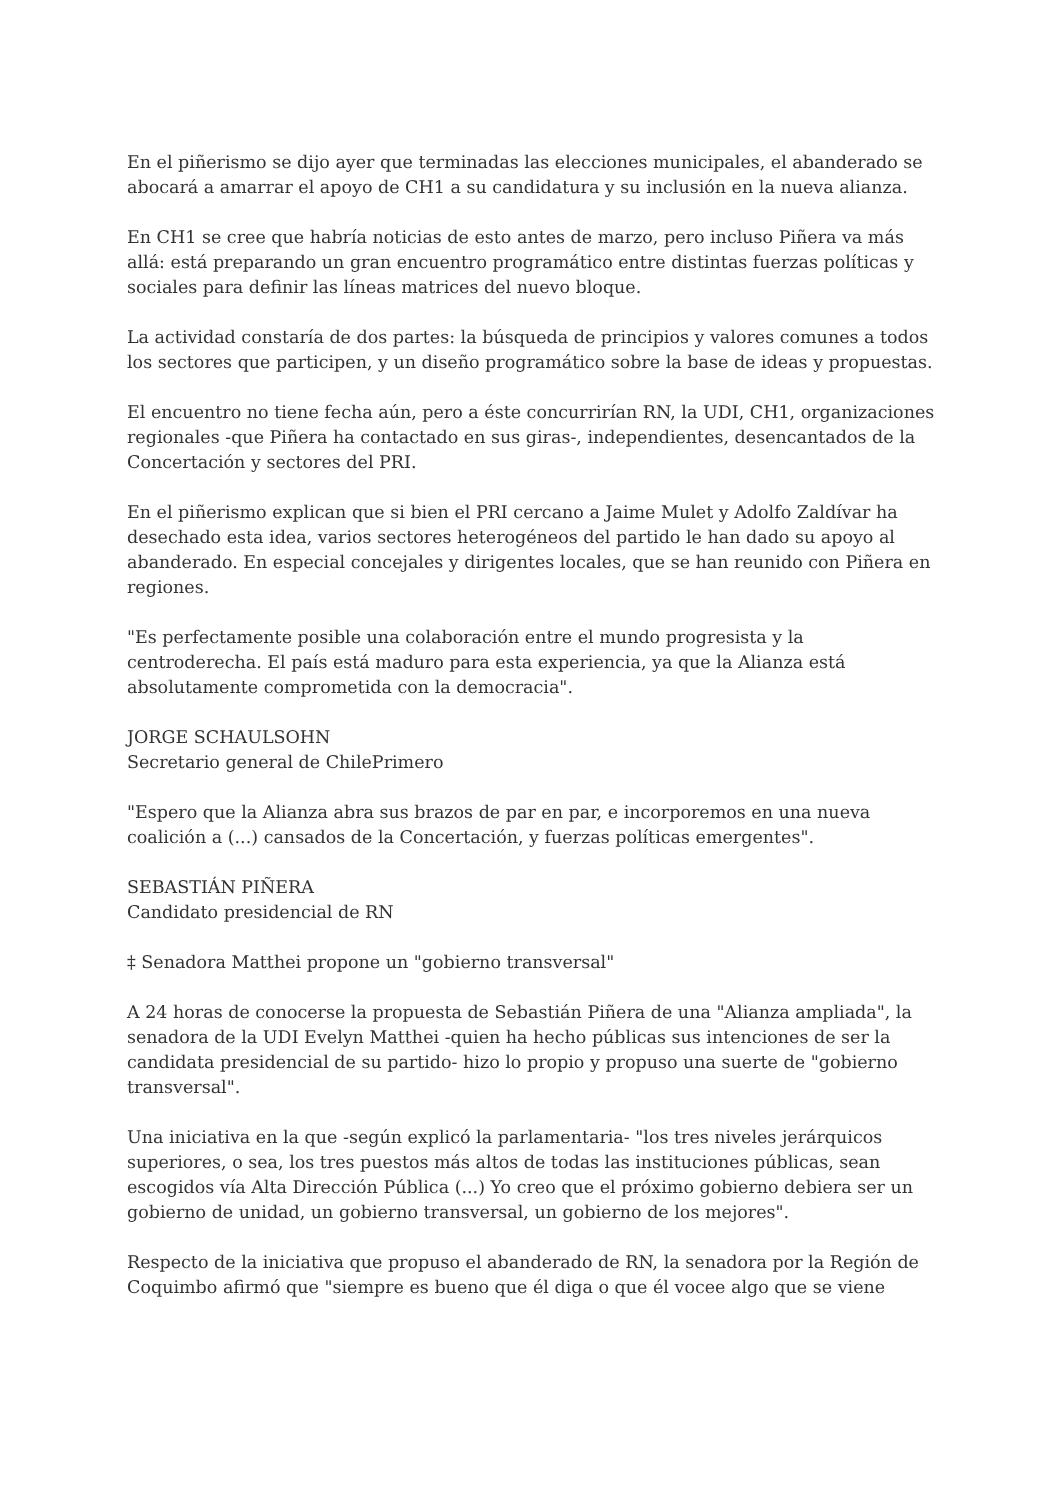En el piñerismo se dijo ayer que terminadas las elecciones municipales, el abanderado se abocará a amarrar el apoyo de CH1 a su candidatura y su inclusión en la nueva alianza.
En CH1 se cree que habría noticias de esto antes de marzo, pero incluso Piñera va más allá: está preparando un gran encuentro programático entre distintas fuerzas políticas y sociales para definir las líneas matrices del nuevo bloque.
La actividad constaría de dos partes: la búsqueda de principios y valores comunes a todos los sectores que participen, y un diseño programático sobre la base de ideas y propuestas.
El encuentro no tiene fecha aún, pero a éste concurrirían RN, la UDI, CH1, organizaciones regionales -que Piñera ha contactado en sus giras-, independientes, desencantados de la Concertación y sectores del PRI.
En el piñerismo explican que si bien el PRI cercano a Jaime Mulet y Adolfo Zaldívar ha desechado esta idea, varios sectores heterogéneos del partido le han dado su apoyo al abanderado. En especial concejales y dirigentes locales, que se han reunido con Piñera en regiones.
"Es perfectamente posible una colaboración entre el mundo progresista y la centroderecha. El país está maduro para esta experiencia, ya que la Alianza está absolutamente comprometida con la democracia".
JORGE SCHAULSOHN
Secretario general de ChilePrimero
"Espero que la Alianza abra sus brazos de par en par, e incorporemos en una nueva coalición a (...) cansados de la Concertación, y fuerzas políticas emergentes".
SEBASTIÁN PIÑERA
Candidato presidencial de RN
‡ Senadora Matthei propone un "gobierno transversal"
A 24 horas de conocerse la propuesta de Sebastián Piñera de una "Alianza ampliada", la senadora de la UDI Evelyn Matthei -quien ha hecho públicas sus intenciones de ser la candidata presidencial de su partido- hizo lo propio y propuso una suerte de "gobierno transversal".
Una iniciativa en la que -según explicó la parlamentaria- "los tres niveles jerárquicos superiores, o sea, los tres puestos más altos de todas las instituciones públicas, sean escogidos vía Alta Dirección Pública (...) Yo creo que el próximo gobierno debiera ser un gobierno de unidad, un gobierno transversal, un gobierno de los mejores".
Respecto de la iniciativa que propuso el abanderado de RN, la senadora por la Región de Coquimbo afirmó que "siempre es bueno que él diga o que él vocee algo que se viene